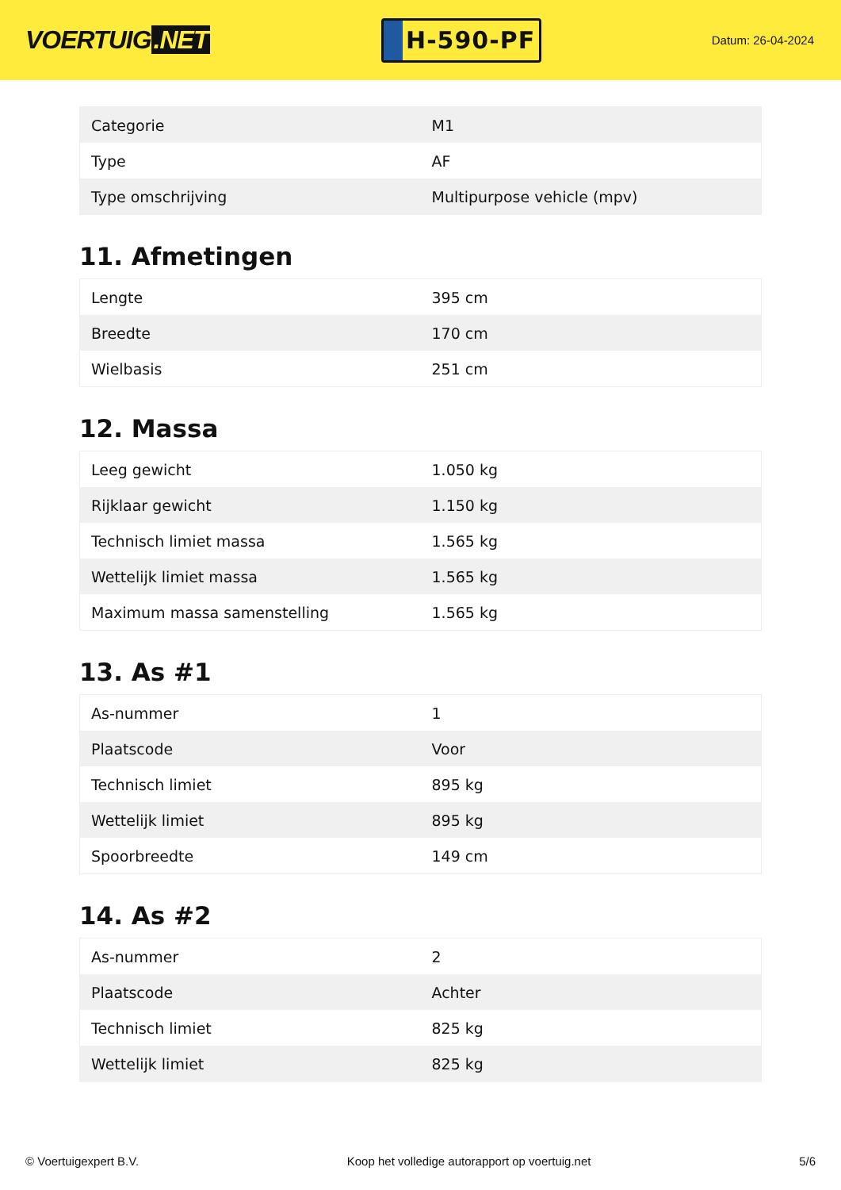VOERTUIG.NET
H-590-PF
Datum: 26-04-2024
| Categorie | M1 |
| Type | AF |
| Type omschrijving | Multipurpose vehicle (mpv) |
11. Afmetingen
| Lengte | 395 cm |
| Breedte | 170 cm |
| Wielbasis | 251 cm |
12. Massa
| Leeg gewicht | 1.050 kg |
| Rijklaar gewicht | 1.150 kg |
| Technisch limiet massa | 1.565 kg |
| Wettelijk limiet massa | 1.565 kg |
| Maximum massa samenstelling | 1.565 kg |
13. As #1
| As-nummer | 1 |
| Plaatscode | Voor |
| Technisch limiet | 895 kg |
| Wettelijk limiet | 895 kg |
| Spoorbreedte | 149 cm |
14. As #2
| As-nummer | 2 |
| Plaatscode | Achter |
| Technisch limiet | 825 kg |
| Wettelijk limiet | 825 kg |
© Voertuigexpert B.V. Koop het volledige autorapport op voertuig.net 5/6